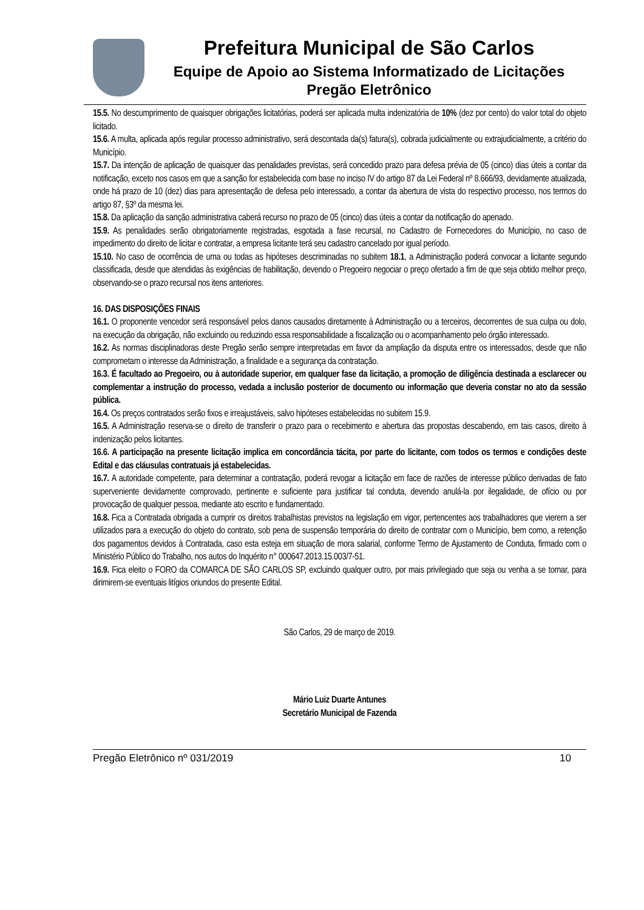Prefeitura Municipal de São Carlos
Equipe de Apoio ao Sistema Informatizado de Licitações
Pregão Eletrônico
15.5. No descumprimento de quaisquer obrigações licitatórias, poderá ser aplicada multa indenizatória de 10% (dez por cento) do valor total do objeto licitado.
15.6. A multa, aplicada após regular processo administrativo, será descontada da(s) fatura(s), cobrada judicialmente ou extrajudicialmente, a critério do Município.
15.7. Da intenção de aplicação de quaisquer das penalidades previstas, será concedido prazo para defesa prévia de 05 (cinco) dias úteis a contar da notificação, exceto nos casos em que a sanção for estabelecida com base no inciso IV do artigo 87 da Lei Federal nº 8.666/93, devidamente atualizada, onde há prazo de 10 (dez) dias para apresentação de defesa pelo interessado, a contar da abertura de vista do respectivo processo, nos termos do artigo 87, §3º da mesma lei.
15.8. Da aplicação da sanção administrativa caberá recurso no prazo de 05 (cinco) dias úteis a contar da notificação do apenado.
15.9. As penalidades serão obrigatoriamente registradas, esgotada a fase recursal, no Cadastro de Fornecedores do Município, no caso de impedimento do direito de licitar e contratar, a empresa licitante terá seu cadastro cancelado por igual período.
15.10. No caso de ocorrência de uma ou todas as hipóteses descriminadas no subitem 18.1, a Administração poderá convocar a licitante segundo classificada, desde que atendidas às exigências de habilitação, devendo o Pregoeiro negociar o preço ofertado a fim de que seja obtido melhor preço, observando-se o prazo recursal nos itens anteriores.
16. DAS DISPOSIÇÕES FINAIS
16.1. O proponente vencedor será responsável pelos danos causados diretamente à Administração ou a terceiros, decorrentes de sua culpa ou dolo, na execução da obrigação, não excluindo ou reduzindo essa responsabilidade a fiscalização ou o acompanhamento pelo órgão interessado.
16.2. As normas disciplinadoras deste Pregão serão sempre interpretadas em favor da ampliação da disputa entre os interessados, desde que não comprometam o interesse da Administração, a finalidade e a segurança da contratação.
16.3. É facultado ao Pregoeiro, ou à autoridade superior, em qualquer fase da licitação, a promoção de diligência destinada a esclarecer ou complementar a instrução do processo, vedada a inclusão posterior de documento ou informação que deveria constar no ato da sessão pública.
16.4. Os preços contratados serão fixos e irreajustáveis, salvo hipóteses estabelecidas no subitem 15.9.
16.5. A Administração reserva-se o direito de transferir o prazo para o recebimento e abertura das propostas descabendo, em tais casos, direito à indenização pelos licitantes.
16.6. A participação na presente licitação implica em concordância tácita, por parte do licitante, com todos os termos e condições deste Edital e das cláusulas contratuais já estabelecidas.
16.7. A autoridade competente, para determinar a contratação, poderá revogar a licitação em face de razões de interesse público derivadas de fato superveniente devidamente comprovado, pertinente e suficiente para justificar tal conduta, devendo anulá-la por ilegalidade, de ofício ou por provocação de qualquer pessoa, mediante ato escrito e fundamentado.
16.8. Fica a Contratada obrigada a cumprir os direitos trabalhistas previstos na legislação em vigor, pertencentes aos trabalhadores que vierem a ser utilizados para a execução do objeto do contrato, sob pena de suspensão temporária do direito de contratar com o Município, bem como, a retenção dos pagamentos devidos à Contratada, caso esta esteja em situação de mora salarial, conforme Termo de Ajustamento de Conduta, firmado com o Ministério Público do Trabalho, nos autos do Inquérito n° 000647.2013.15.003/7-51.
16.9. Fica eleito o FORO da COMARCA DE SÃO CARLOS SP, excluindo qualquer outro, por mais privilegiado que seja ou venha a se tornar, para dirimirem-se eventuais litígios oriundos do presente Edital.
São Carlos, 29 de março de 2019.
Mário Luiz Duarte Antunes
Secretário Municipal de Fazenda
Pregão Eletrônico nº 031/2019 10